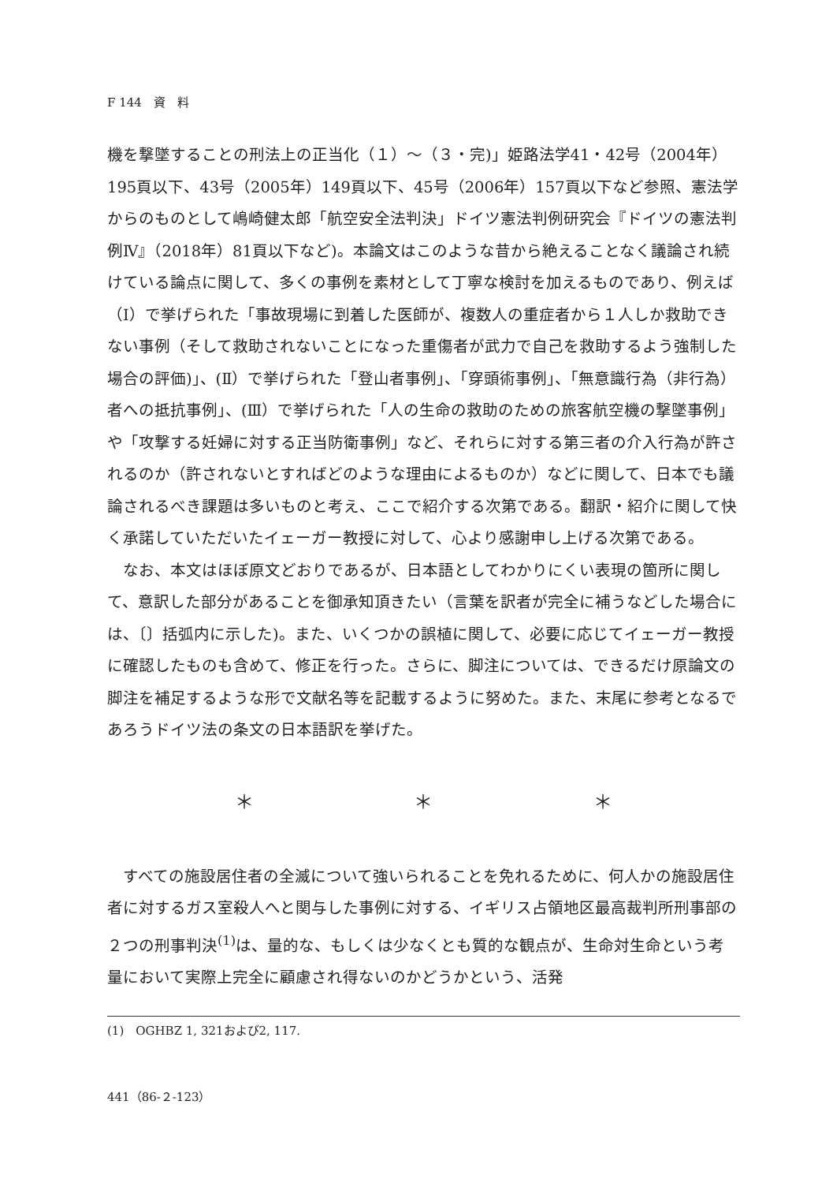F 144　資　料
機を撃墜することの刑法上の正当化（１）～（３・完)」姫路法学41・42号（2004年）195頁以下、43号（2005年）149頁以下、45号（2006年）157頁以下など参照、憲法学からのものとして嶋崎健太郎「航空安全法判決」ドイツ憲法判例研究会『ドイツの憲法判例Ⅳ』（2018年）81頁以下など)。本論文はこのような昔から絶えることなく議論され続けている論点に関して、多くの事例を素材として丁寧な検討を加えるものであり、例えば（Ⅰ）で挙げられた「事故現場に到着した医師が、複数人の重症者から１人しか救助できない事例（そして救助されないことになった重傷者が武力で自己を救助するよう強制した場合の評価)」、(Ⅱ）で挙げられた「登山者事例」、「穿頭術事例」、「無意識行為（非行為）者への抵抗事例」、(Ⅲ）で挙げられた「人の生命の救助のための旅客航空機の撃墜事例」や「攻撃する妊婦に対する正当防衛事例」など、それらに対する第三者の介入行為が許されるのか（許されないとすればどのような理由によるものか）などに関して、日本でも議論されるべき課題は多いものと考え、ここで紹介する次第である。翻訳・紹介に関して快く承諾していただいたイェーガー教授に対して、心より感謝申し上げる次第である。
なお、本文はほぼ原文どおりであるが、日本語としてわかりにくい表現の箇所に関して、意訳した部分があることを御承知頂きたい（言葉を訳者が完全に補うなどした場合には、〔〕括弧内に示した)。また、いくつかの誤植に関して、必要に応じてイェーガー教授に確認したものも含めて、修正を行った。さらに、脚注については、できるだけ原論文の脚注を補足するような形で文献名等を記載するように努めた。また、末尾に参考となるであろうドイツ法の条文の日本語訳を挙げた。
＊ ＊ ＊
すべての施設居住者の全滅について強いられることを免れるために、何人かの施設居住者に対するガス室殺人へと関与した事例に対する、イギリス占領地区最高裁判所刑事部の２つの刑事判決<sup>(1)</sup>は、量的な、もしくは少なくとも質的な観点が、生命対生命という考量において実際上完全に顧慮され得ないのかどうかという、活発
(1)　OGHBZ 1, 321および2, 117.
441（86-２-123）